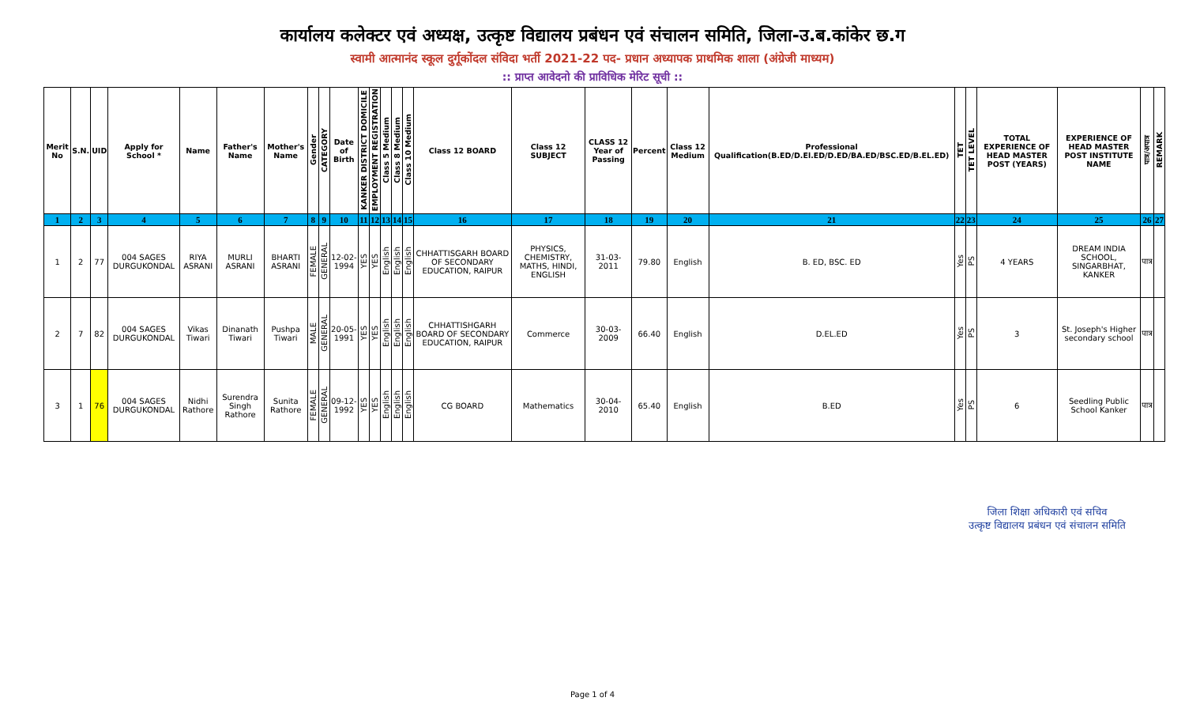कार्यालय कलेक्टर एवं अध्यक्ष, उत्कृष्ट विद्यालय प्रबंधन एवं संचालन समिति, जिला-उ.ब.कांकेर छ.ग
स्वामी आत्मानंद स्कूल दुर्गूकोंदल संविदा भर्ती 2021-22 पद- प्रधान अध्यापक प्राथमिक शाला (अंग्रेजी माध्यम)
:: प्राप्त आवेदनो की प्राविधिक मेरिट सूची ::
| Merit No | S.N. | UID | Apply for School * | Name | Father's Name | Mother's Name | Gender | CATEGORY | Date of Birth | KANKER DISTRICT DOMICILE | EMPLOYMENT REGISTRATION | Class 5 Medium | Class 8 Medium | Class 10 Medium | Class 12 BOARD | Class 12 SUBJECT | CLASS 12 Year of Passing | Percent | Class 12 Medium | Professional Qualification(B.ED/D.El.ED/D.ED/BA.ED/BSC.ED/B.EL.ED) | TET | TET LEVEL | TOTAL EXPERIENCE OF HEAD MASTER POST (YEARS) | EXPERIENCE OF HEAD MASTER POST INSTITUTE NAME | पात्र/अपात्र | REMARK |
| --- | --- | --- | --- | --- | --- | --- | --- | --- | --- | --- | --- | --- | --- | --- | --- | --- | --- | --- | --- | --- | --- | --- | --- | --- | --- | --- |
| 1 | 2 | 3 | 4 | 5 | 6 | 7 | 8 | 9 | 10 | 11 | 12 | 13 | 14 | 15 | 16 | 17 | 18 | 19 | 20 | 21 | 22 | 23 | 24 | 25 | 26 | 27 |
| 1 | 2 | 77 | 004 SAGES DURGUKONDAL | RIYA ASRANI | MURLI ASRANI | BHARTI ASRANI | FEMALE | GENERAL | 12-02-1994 | YES | YES | English | English | English | CHHATTISGARH BOARD OF SECONDARY EDUCATION, RAIPUR | PHYSICS, CHEMISTRY, MATHS, HINDI, ENGLISH | 31-03-2011 | 79.80 | English | B. ED, BSC. ED | Yes | PS | 4 YEARS | DREAM INDIA SCHOOL, SINGARBHAT, KANKER | पात्र | |
| 2 | 7 | 82 | 004 SAGES DURGUKONDAL | Vikas Tiwari | Dinanath Tiwari | Pushpa Tiwari | MALE | GENERAL | 20-05-1991 | YES | YES | English | English | English | CHHATTISHGARH BOARD OF SECONDARY EDUCATION, RAIPUR | Commerce | 30-03-2009 | 66.40 | English | D.EL.ED | Yes | PS | 3 | St. Joseph's Higher secondary school | पात्र | |
| 3 | 1 | 76 | 004 SAGES DURGUKONDAL | Nidhi Rathore | Surendra Singh Rathore | Sunita Rathore | FEMALE | GENERAL | 09-12-1992 | YES | YES | English | English | English | CG BOARD | Mathematics | 30-04-2010 | 65.40 | English | B.ED | Yes | PS | 6 | Seedling Public School Kanker | पात्र | |
जिला शिक्षा अधिकारी एवं सचिव
उत्कृष्ट विद्यालय प्रबंधन एवं संचालन समिति
Page 1 of 4